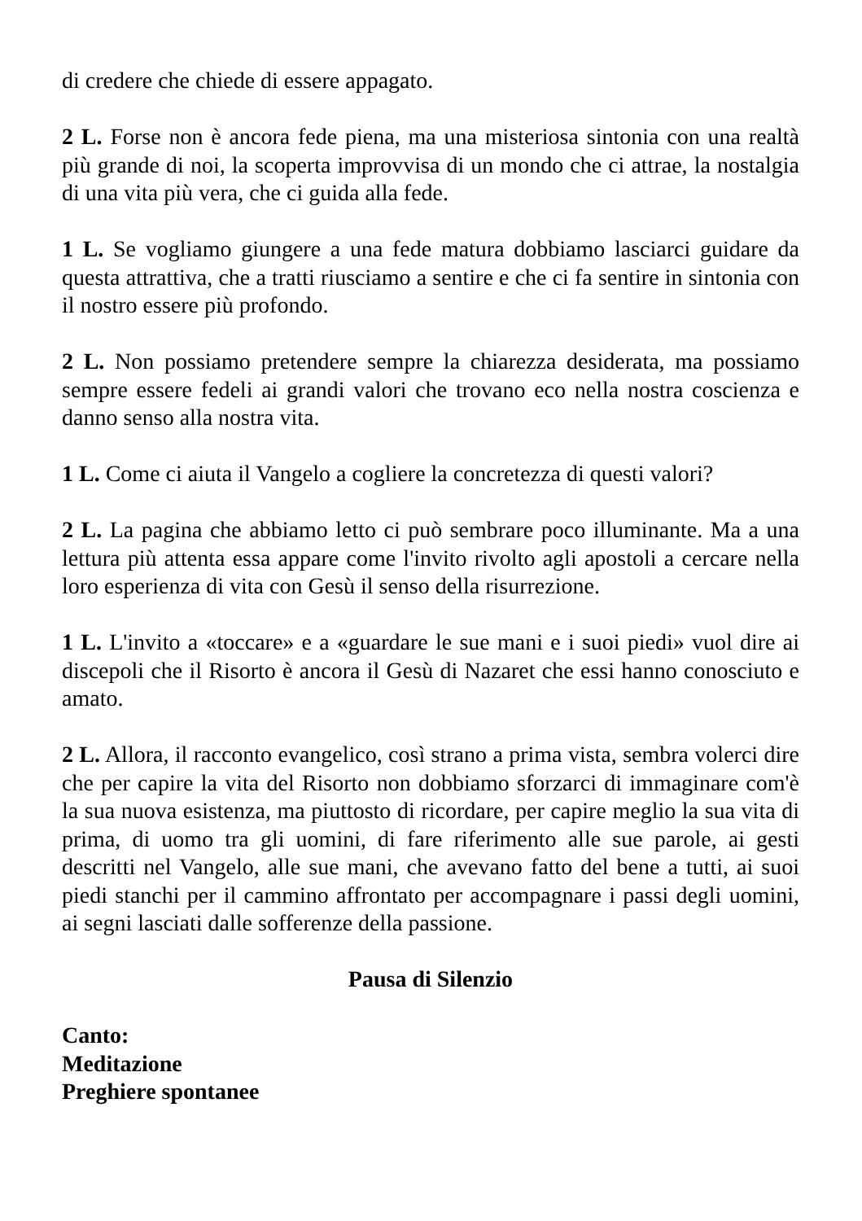di credere che chiede di essere appagato.
2 L. Forse non è ancora fede piena, ma una misteriosa sintonia con una realtà più grande di noi, la scoperta improvvisa di un mondo che ci attrae, la nostalgia di una vita più vera, che ci guida alla fede.
1 L. Se vogliamo giungere a una fede matura dobbiamo lasciarci guidare da questa attrattiva, che a tratti riusciamo a sentire e che ci fa sentire in sintonia con il nostro essere più profondo.
2 L. Non possiamo pretendere sempre la chiarezza desiderata, ma possiamo sempre essere fedeli ai grandi valori che trovano eco nella nostra coscienza e danno senso alla nostra vita.
1 L. Come ci aiuta il Vangelo a cogliere la concretezza di questi valori?
2 L. La pagina che abbiamo letto ci può sembrare poco illuminante. Ma a una lettura più attenta essa appare come l'invito rivolto agli apostoli a cercare nella loro esperienza di vita con Gesù il senso della risurrezione.
1 L. L'invito a «toccare» e a «guardare le sue mani e i suoi piedi» vuol dire ai discepoli che il Risorto è ancora il Gesù di Nazaret che essi hanno conosciuto e amato.
2 L. Allora, il racconto evangelico, così strano a prima vista, sembra volerci dire che per capire la vita del Risorto non dobbiamo sforzarci di immaginare com'è la sua nuova esistenza, ma piuttosto di ricordare, per capire meglio la sua vita di prima, di uomo tra gli uomini, di fare riferimento alle sue parole, ai gesti descritti nel Vangelo, alle sue mani, che avevano fatto del bene a tutti, ai suoi piedi stanchi per il cammino affrontato per accompagnare i passi degli uomini, ai segni lasciati dalle sofferenze della passione.
Pausa di Silenzio
Canto:
Meditazione
Preghiere spontanee